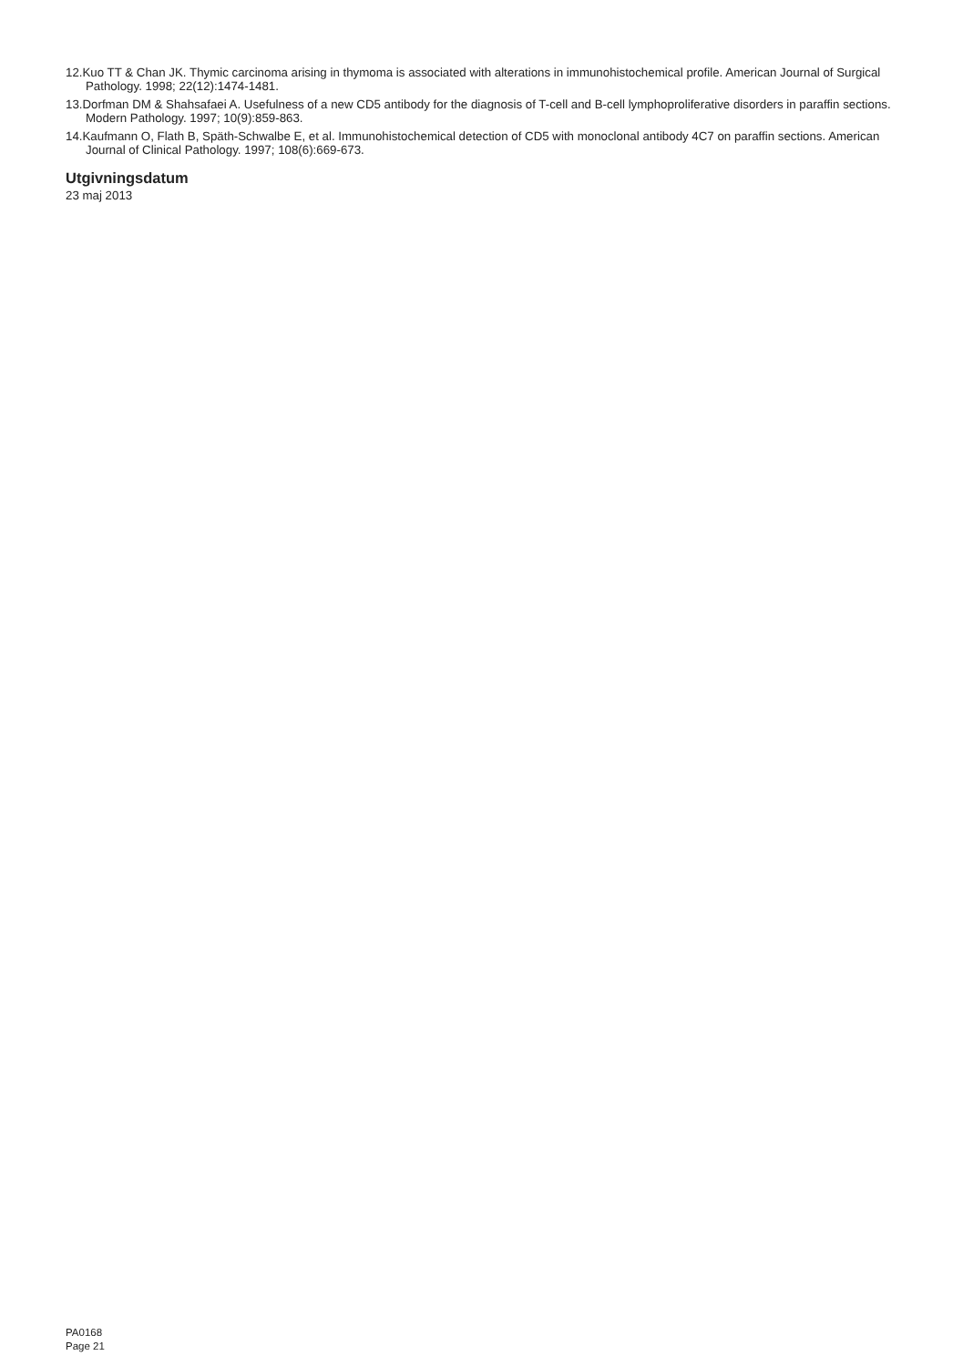12.Kuo TT & Chan JK. Thymic carcinoma arising in thymoma is associated with alterations in immunohistochemical profile. American Journal of Surgical Pathology. 1998; 22(12):1474-1481.
13.Dorfman DM & Shahsafaei A. Usefulness of a new CD5 antibody for the diagnosis of T-cell and B-cell lymphoproliferative disorders in paraffin sections. Modern Pathology. 1997; 10(9):859-863.
14.Kaufmann O, Flath B, Späth-Schwalbe E, et al. Immunohistochemical detection of CD5 with monoclonal antibody 4C7 on paraffin sections. American Journal of Clinical Pathology. 1997; 108(6):669-673.
Utgivningsdatum
23 maj 2013
PA0168
Page 21